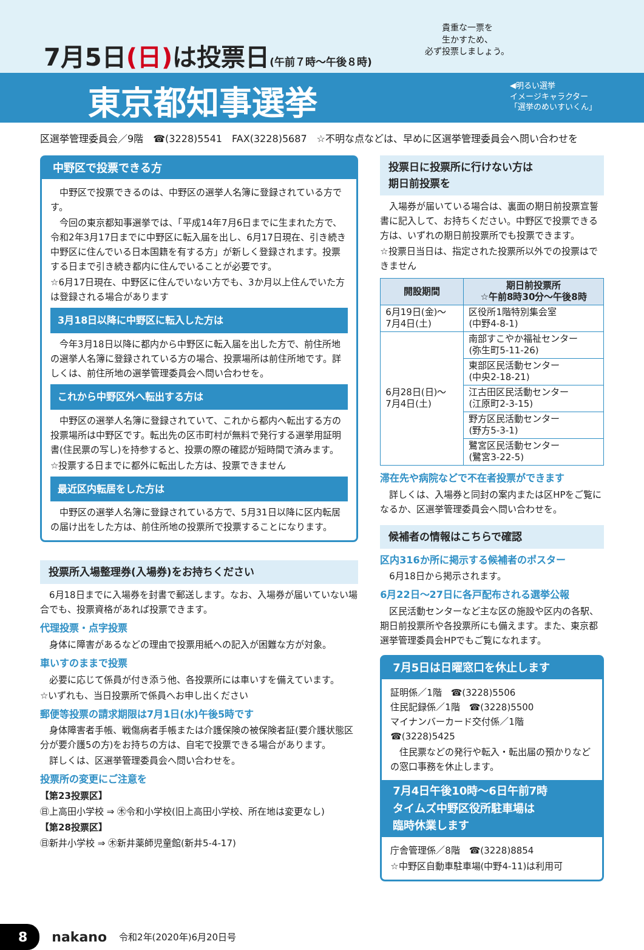7月5日(日) は投票日(午前７時～午後８時)
貴重な一票を
生かすため、
必ず投票しましょう。
東京都知事選挙
◀明るい選挙
イメージキャラクター
「選挙のめいすいくん」
区選挙管理委員会／9階　☎(3228)5541　FAX(3228)5687　☆不明な点などは、早めに区選挙管理委員会へ問い合わせを
中野区で投票できる方
　中野区で投票できるのは、中野区の選挙人名簿に登録されている方です。
　今回の東京都知事選挙では、「平成14年7月6日までに生まれた方で、令和2年3月17日までに中野区に転入届を出し、6月17日現在、引き続き中野区に住んでいる日本国籍を有する方」が新しく登録されます。投票する日まで引き続き都内に住んでいることが必要です。
☆6月17日現在、中野区に住んでいない方でも、3か月以上住んでいた方は登録される場合があります
3月18日以降に中野区に転入した方は
　今年3月18日以降に都内から中野区に転入届を出した方で、前住所地の選挙人名簿に登録されている方の場合、投票場所は前住所地です。詳しくは、前住所地の選挙管理委員会へ問い合わせを。
これから中野区外へ転出する方は
　中野区の選挙人名簿に登録されていて、これから都内へ転出する方の投票場所は中野区です。転出先の区市町村が無料で発行する選挙用証明書(住民票の写し)を持参すると、投票の際の確認が短時間で済みます。
☆投票する日までに都外に転出した方は、投票できません
最近区内転居をした方は
　中野区の選挙人名簿に登録されている方で、5月31日以降に区内転居の届け出をした方は、前住所地の投票所で投票することになります。
投票所入場整理券(入場券)をお持ちください
　6月18日までに入場券を封書で郵送します。なお、入場券が届いていない場合でも、投票資格があれば投票できます。
代理投票・点字投票
　身体に障害があるなどの理由で投票用紙への記入が困難な方が対象。
車いすのままで投票
　必要に応じて係員が付き添う他、各投票所には車いすを備えています。
☆いずれも、当日投票所で係員へお申し出ください
郵便等投票の請求期限は7月1日(水)午後5時です
　身体障害者手帳、戦傷病者手帳または介護保険の被保険者証(要介護状態区分が要介護5の方)をお持ちの方は、自宅で投票できる場合があります。
　詳しくは、区選挙管理委員会へ問い合わせを。
投票所の変更にご注意を
【第23投票区】
㊐上高田小学校 ⇒ ㊍令和小学校(旧上高田小学校、所在地は変更なし)
【第28投票区】
㊐新井小学校 ⇒ ㊍新井薬師児童館(新井5-4-17)
投票日に投票所に行けない方は
期日前投票を
　入場券が届いている場合は、裏面の期日前投票宣誓書に記入して、お持ちください。中野区で投票できる方は、いずれの期日前投票所でも投票できます。
☆投票日当日は、指定された投票所以外での投票はできません
| 開設期間 | 期日前投票所 ☆午前8時30分～午後8時 |
| --- | --- |
| 6月19日(金)～ 7月4日(土) | 区役所1階特別集会室 (中野4-8-1) |
| 6月28日(日)～ 7月4日(土) | 南部すこやか福祉センター (弥生町5-11-26) |
| | 東部区民活動センター (中央2-18-21) |
| | 江古田区民活動センター (江原町2-3-15) |
| | 野方区民活動センター (野方5-3-1) |
| | 鷺宮区民活動センター (鷺宮3-22-5) |
滞在先や病院などで不在者投票ができます
　詳しくは、入場券と同封の案内または区HPをご覧になるか、区選挙管理委員会へ問い合わせを。
候補者の情報はこちらで確認
区内316か所に掲示する候補者のポスター
　6月18日から掲示されます。
6月22日～27日に各戸配布される選挙公報
　区民活動センターなど主な区の施設や区内の各駅、期日前投票所や各投票所にも備えます。また、東京都選挙管理委員会HPでもご覧になれます。
7月5日は日曜窓口を休止します
証明係／1階　☎(3228)5506
住民記録係／1階　☎(3228)5500
マイナンバーカード交付係／1階　☎(3228)5425
　住民票などの発行や転入・転出届の預かりなどの窓口事務を休止します。
7月4日午後10時～6日午前7時
タイムズ中野区役所駐車場は
臨時休業します
庁舎管理係／8階　☎(3228)8854
☆中野区自動車駐車場(中野4-11)は利用可
8 nakano 令和2年(2020年)6月20日号